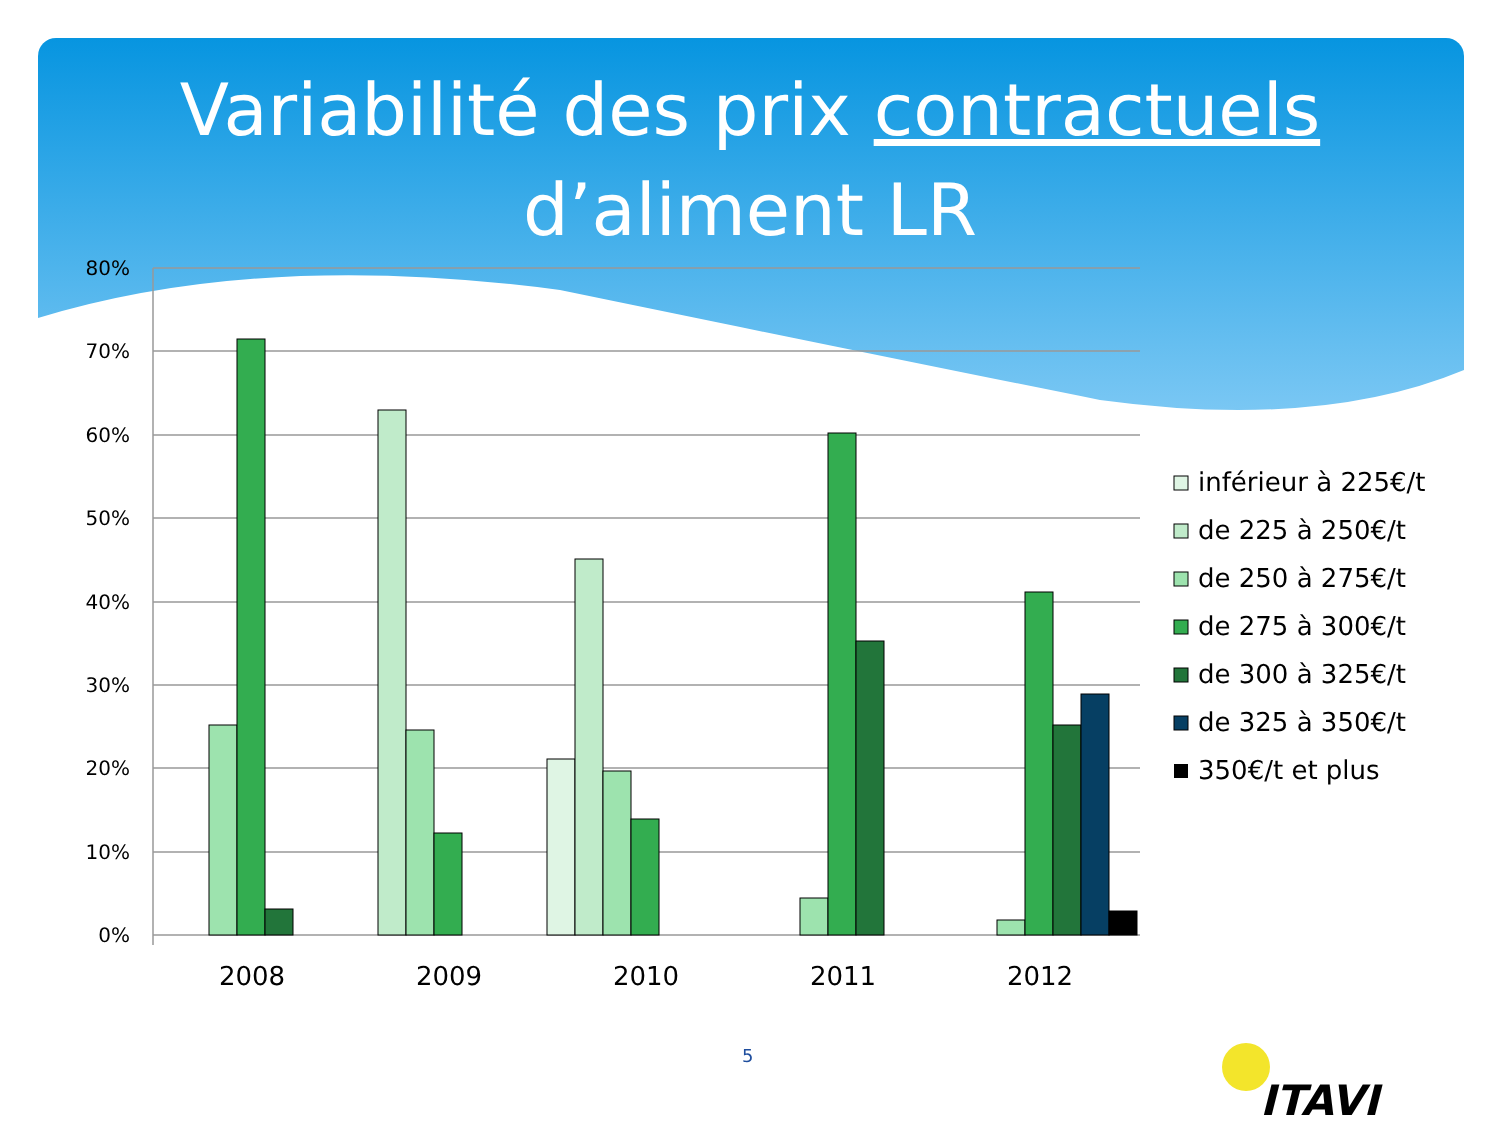Variabilité des prix contractuels
d’aliment LR
80%
70%
60%
50%
40%
30%
20%
10%
0%
2008
2009
2010
2011
2012
inférieur à 225€/t
de 225 à 250€/t
de 250 à 275€/t
de 275 à 300€/t
de 300 à 325€/t
de 325 à 350€/t
350€/t et plus
5
ITAVI